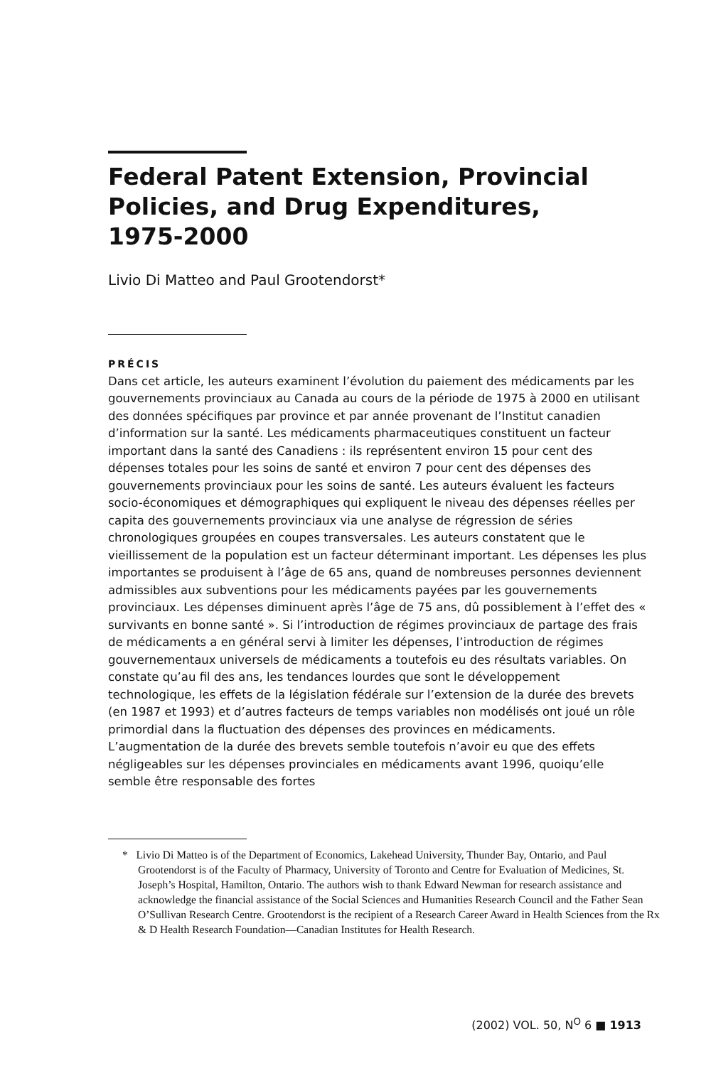Federal Patent Extension, Provincial Policies, and Drug Expenditures, 1975-2000
Livio Di Matteo and Paul Grootendorst*
PRÉCIS
Dans cet article, les auteurs examinent l’évolution du paiement des médicaments par les gouvernements provinciaux au Canada au cours de la période de 1975 à 2000 en utilisant des données spécifiques par province et par année provenant de l’Institut canadien d’information sur la santé. Les médicaments pharmaceutiques constituent un facteur important dans la santé des Canadiens : ils représentent environ 15 pour cent des dépenses totales pour les soins de santé et environ 7 pour cent des dépenses des gouvernements provinciaux pour les soins de santé. Les auteurs évaluent les facteurs socio-économiques et démographiques qui expliquent le niveau des dépenses réelles per capita des gouvernements provinciaux via une analyse de régression de séries chronologiques groupées en coupes transversales. Les auteurs constatent que le vieillissement de la population est un facteur déterminant important. Les dépenses les plus importantes se produisent à l’âge de 65 ans, quand de nombreuses personnes deviennent admissibles aux subventions pour les médicaments payées par les gouvernements provinciaux. Les dépenses diminuent après l’âge de 75 ans, dû possiblement à l’effet des « survivants en bonne santé ». Si l’introduction de régimes provinciaux de partage des frais de médicaments a en général servi à limiter les dépenses, l’introduction de régimes gouvernementaux universels de médicaments a toutefois eu des résultats variables. On constate qu’au fil des ans, les tendances lourdes que sont le développement technologique, les effets de la législation fédérale sur l’extension de la durée des brevets (en 1987 et 1993) et d’autres facteurs de temps variables non modélisés ont joué un rôle primordial dans la fluctuation des dépenses des provinces en médicaments. L’augmentation de la durée des brevets semble toutefois n’avoir eu que des effets négligeables sur les dépenses provinciales en médicaments avant 1996, quoiqu’elle semble être responsable des fortes
* Livio Di Matteo is of the Department of Economics, Lakehead University, Thunder Bay, Ontario, and Paul Grootendorst is of the Faculty of Pharmacy, University of Toronto and Centre for Evaluation of Medicines, St. Joseph’s Hospital, Hamilton, Ontario. The authors wish to thank Edward Newman for research assistance and acknowledge the financial assistance of the Social Sciences and Humanities Research Council and the Father Sean O’Sullivan Research Centre. Grootendorst is the recipient of a Research Career Award in Health Sciences from the Rx & D Health Research Foundation—Canadian Institutes for Health Research.
(2002) VOL. 50, N<sup>O</sup> 6 ■ 1913